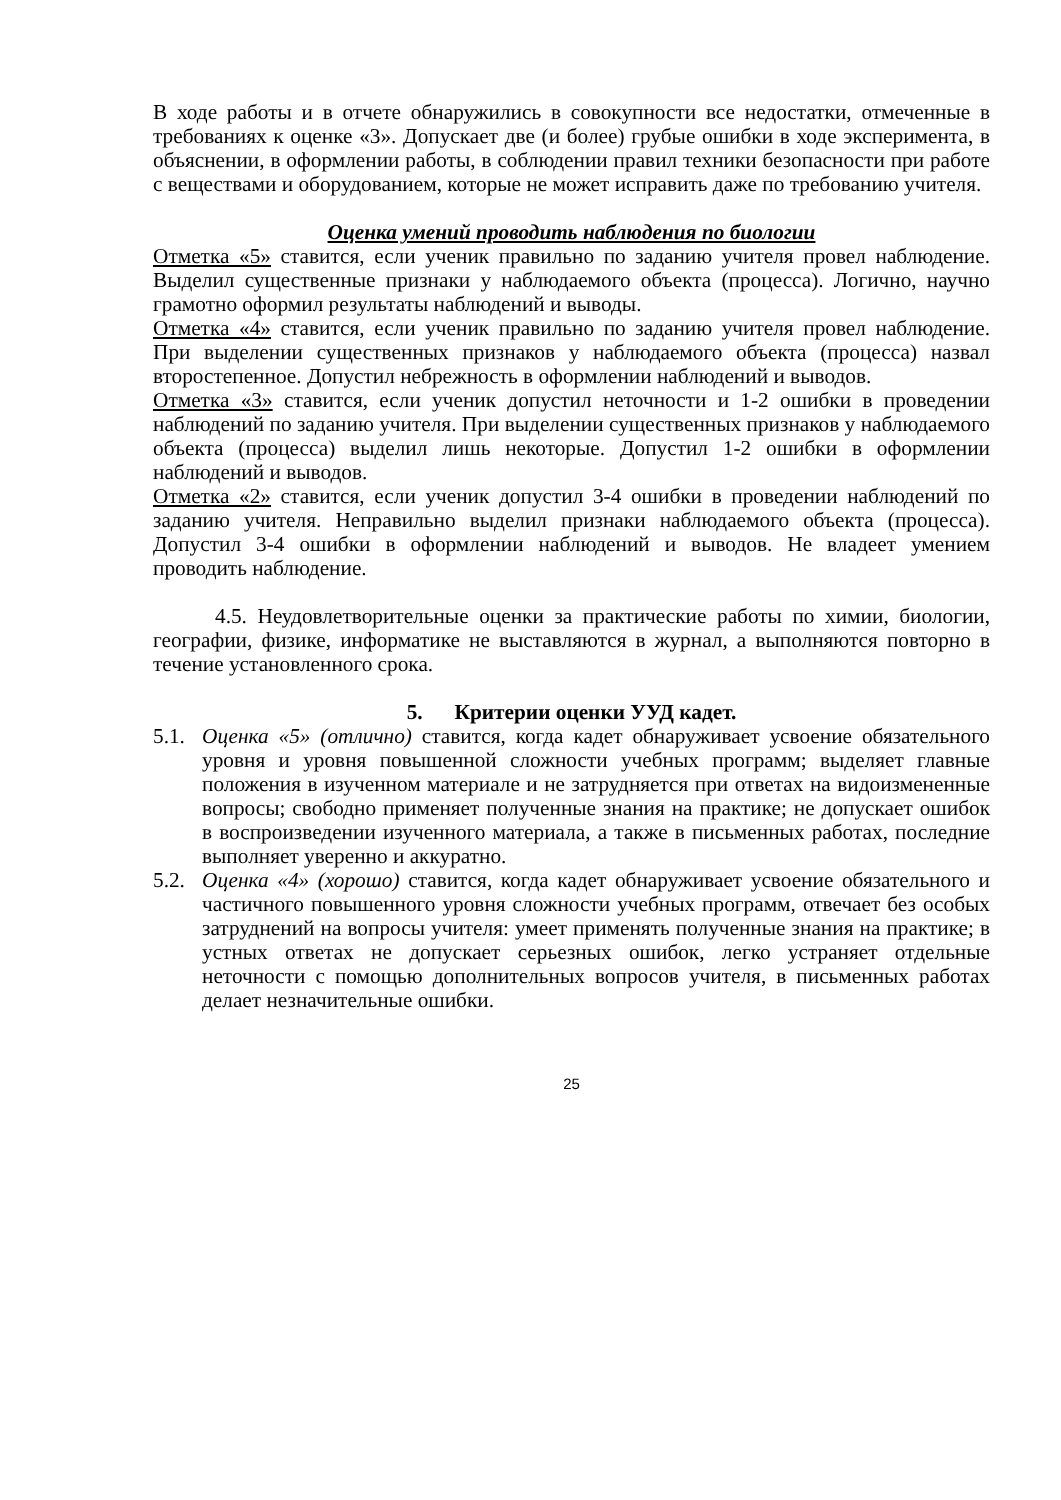В ходе работы и в отчете обнаружились в совокупности все недостатки, отмеченные в требованиях к оценке «3». Допускает две (и более) грубые ошибки в ходе эксперимента, в объяснении, в оформлении работы, в соблюдении правил техники безопасности при работе с веществами и оборудованием, которые не может исправить даже по требованию учителя.
Оценка умений проводить наблюдения по биологии
Отметка «5» ставится, если ученик правильно по заданию учителя провел наблюдение. Выделил существенные признаки у наблюдаемого объекта (процесса). Логично, научно грамотно оформил результаты наблюдений и выводы.
Отметка «4» ставится, если ученик правильно по заданию учителя провел наблюдение. При выделении существенных признаков у наблюдаемого объекта (процесса) назвал второстепенное. Допустил небрежность в оформлении наблюдений и выводов.
Отметка «3» ставится, если ученик допустил неточности и 1-2 ошибки в проведении наблюдений по заданию учителя. При выделении существенных признаков у наблюдаемого объекта (процесса) выделил лишь некоторые. Допустил 1-2 ошибки в оформлении наблюдений и выводов.
Отметка «2» ставится, если ученик допустил 3-4 ошибки в проведении наблюдений по заданию учителя. Неправильно выделил признаки наблюдаемого объекта (процесса). Допустил 3-4 ошибки в оформлении наблюдений и выводов. Не владеет умением проводить наблюдение.
4.5. Неудовлетворительные оценки за практические работы по химии, биологии, географии, физике, информатике не выставляются в журнал, а выполняются повторно в течение установленного срока.
5. Критерии оценки УУД кадет.
5.1.
Оценка «5» (отлично) ставится, когда кадет обнаруживает усвоение обязательного уровня и уровня повышенной сложности учебных программ; выделяет главные положения в изученном материале и не затрудняется при ответах на видоизмененные вопросы; свободно применяет полученные знания на практике; не допускает ошибок в воспроизведении изученного материала, а также в письменных работах, последние выполняет уверенно и аккуратно.
5.2.
Оценка «4» (хорошо) ставится, когда кадет обнаруживает усвоение обязательного и частичного повышенного уровня сложности учебных программ, отвечает без особых затруднений на вопросы учителя: умеет применять полученные знания на практике; в устных ответах не допускает серьезных ошибок, легко устраняет отдельные неточности с помощью дополнительных вопросов учителя, в письменных работах делает незначительные ошибки.
25